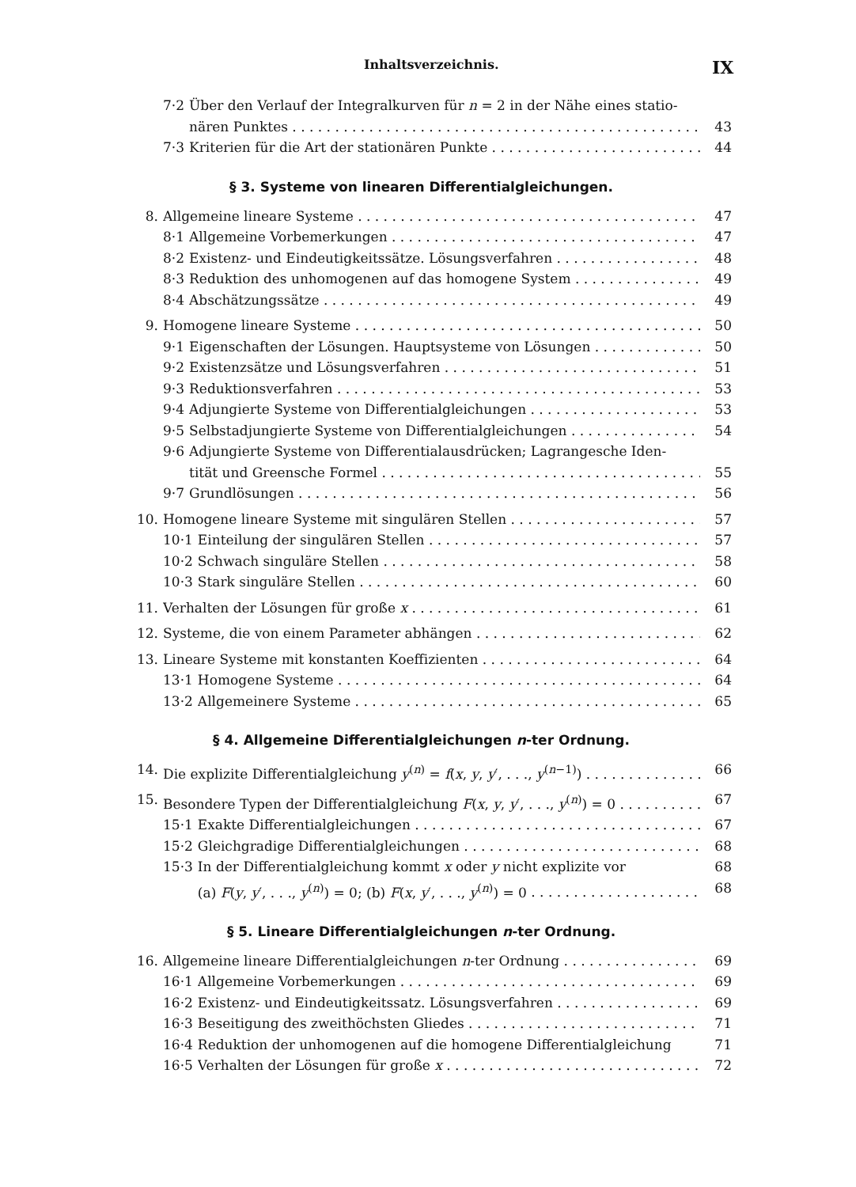Inhaltsverzeichnis. IX
7·2 Über den Verlauf der Integralkurven für n = 2 in der Nähe eines statio-
7·2 nären Punktes 43
7·3 Kriterien für die Art der stationären Punkte 44
§ 3. Systeme von linearen Differentialgleichungen.
8. Allgemeine lineare Systeme 47
8·1 Allgemeine Vorbemerkungen 47
8·2 Existenz- und Eindeutigkeitssätze. Lösungsverfahren 48
8·3 Reduktion des unhomogenen auf das homogene System 49
8·4 Abschätzungssätze 49
9. Homogene lineare Systeme 50
9·1 Eigenschaften der Lösungen. Hauptsysteme von Lösungen 50
9·2 Existenzsätze und Lösungsverfahren 51
9·3 Reduktionsverfahren 53
9·4 Adjungierte Systeme von Differentialgleichungen 53
9·5 Selbstadjungierte Systeme von Differentialgleichungen 54
9·6 Adjungierte Systeme von Differentialausdrücken; Lagrangesche Iden-
9·6 tität und Greensche Formel 55
9·7 Grundlösungen 56
10. Homogene lineare Systeme mit singulären Stellen 57
10·1 Einteilung der singulären Stellen 57
10·2 Schwach singuläre Stellen 58
10·3 Stark singuläre Stellen 60
11. Verhalten der Lösungen für große x 61
12. Systeme, die von einem Parameter abhängen 62
13. Lineare Systeme mit konstanten Koeffizienten 64
13·1 Homogene Systeme 64
13·2 Allgemeinere Systeme 65
§ 4. Allgemeine Differentialgleichungen n-ter Ordnung.
14. Die explizite Differentialgleichung y<sup>(n)</sup> = f(x, y, y′, . . ., y<sup>(n−1)</sup>) 66
15. Besondere Typen der Differentialgleichung F(x, y, y′, . . ., y<sup>(n)</sup>) = 0 67
15·1 Exakte Differentialgleichungen 67
15·2 Gleichgradige Differentialgleichungen 68
15·3 In der Differentialgleichung kommt x oder y nicht explizite vor 68
15·3 (a) F(y, y′, . . ., y<sup>(n)</sup>) = 0; (b) F(x, y′, . . ., y<sup>(n)</sup>) = 0 68
§ 5. Lineare Differentialgleichungen n-ter Ordnung.
16. Allgemeine lineare Differentialgleichungen n-ter Ordnung 69
16·1 Allgemeine Vorbemerkungen 69
16·2 Existenz- und Eindeutigkeitssatz. Lösungsverfahren 69
16·3 Beseitigung des zweithöchsten Gliedes 71
16·4 Reduktion der unhomogenen auf die homogene Differentialgleichung 71
16·5 Verhalten der Lösungen für große x 72